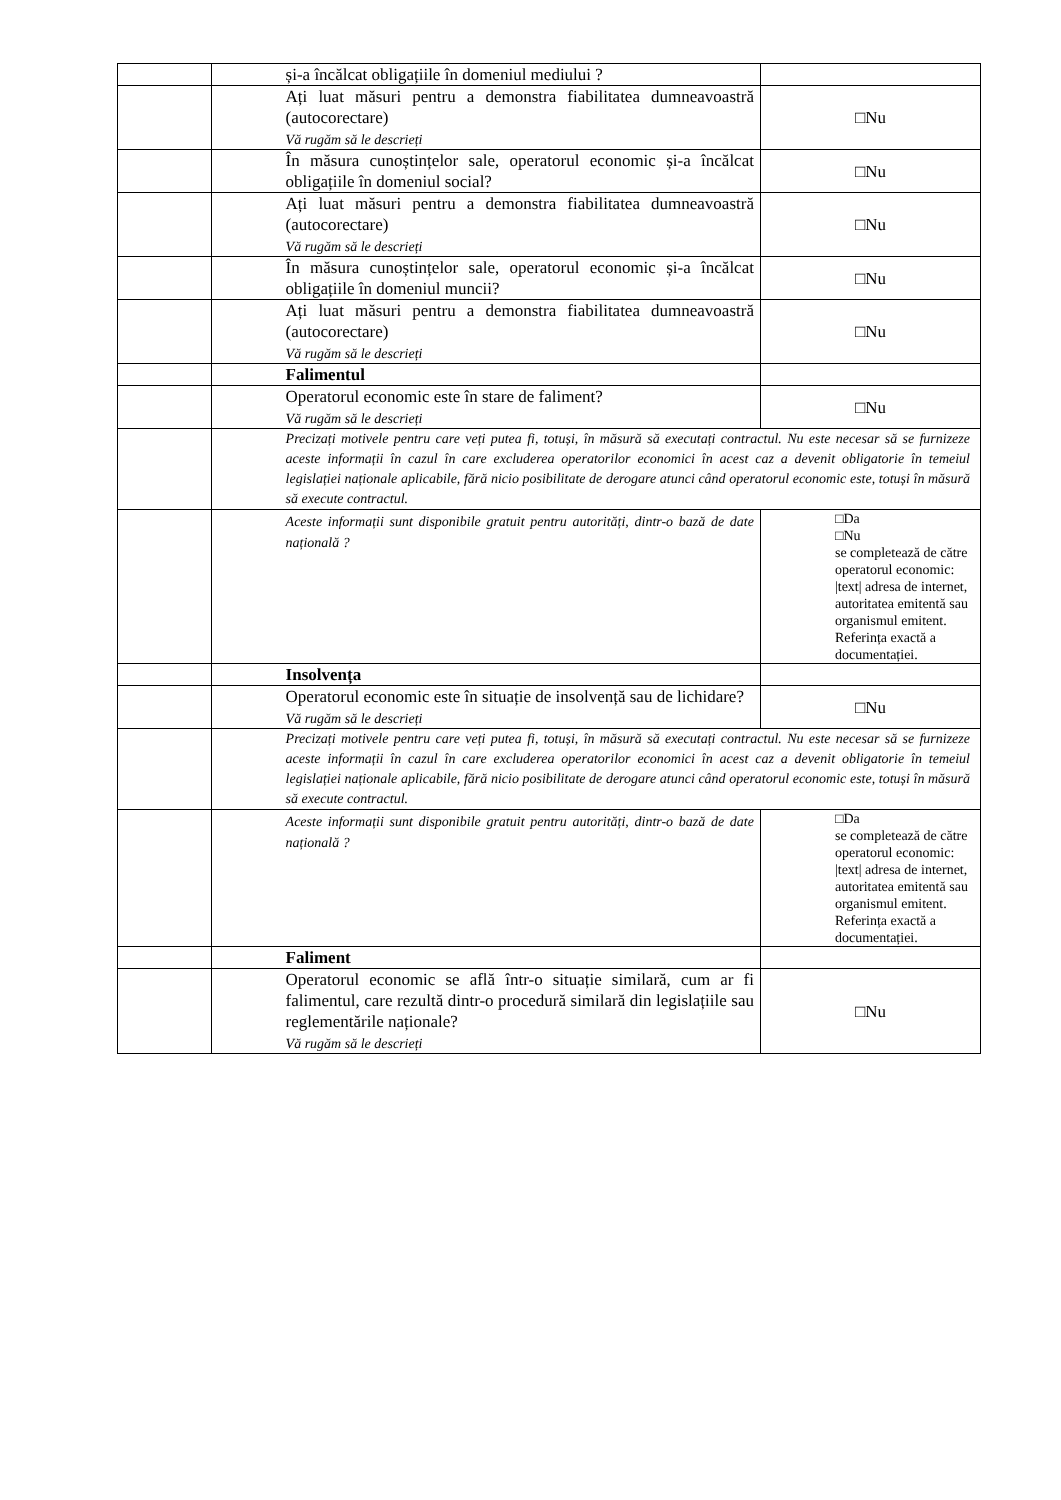| | și-a încălcat obligațiile în domeniul mediului ? | |
| | Ați luat măsuri pentru a demonstra fiabilitatea dumneavoastră (autocorectare) Vă rugăm să le descrieți | □Nu |
| | În măsura cunoștințelor sale, operatorul economic și-a încălcat obligațiile în domeniul social? | □Nu |
| | Ați luat măsuri pentru a demonstra fiabilitatea dumneavoastră (autocorectare) Vă rugăm să le descrieți | □Nu |
| | În măsura cunoștințelor sale, operatorul economic și-a încălcat obligațiile în domeniul muncii? | □Nu |
| | Ați luat măsuri pentru a demonstra fiabilitatea dumneavoastră (autocorectare) Vă rugăm să le descrieți | □Nu |
| | Falimentul | |
| | Operatorul economic este în stare de faliment? Vă rugăm să le descrieți | □Nu |
| | Precizați motivele pentru care veți putea fi, totuși, în măsură să executați contractul. Nu este necesar să se furnizeze aceste informații în cazul în care excluderea operatorilor economici în acest caz a devenit obligatorie în temeiul legislației naționale aplicabile, fără nicio posibilitate de derogare atunci când operatorul economic este, totuși în măsură să execute contractul. | |
| | Aceste informații sunt disponibile gratuit pentru autorități, dintr-o bază de date națională ? | □Da □Nu se completează de către operatorul economic: /text/ adresa de internet, autoritatea emitentă sau organismul emitent. Referința exactă a documentației. |
| | Insolvența | |
| | Operatorul economic este în situație de insolvență sau de lichidare? Vă rugăm să le descrieți | □Nu |
| | Precizați motivele pentru care veți putea fi, totuși, în măsură să executați contractul. Nu este necesar să se furnizeze aceste informații în cazul în care excluderea operatorilor economici în acest caz a devenit obligatorie în temeiul legislației naționale aplicabile, fără nicio posibilitate de derogare atunci când operatorul economic este, totuși în măsură să execute contractul. | |
| | Aceste informații sunt disponibile gratuit pentru autorități, dintr-o bază de date națională ? | □Da se completează de către operatorul economic: /text/ adresa de internet, autoritatea emitentă sau organismul emitent. Referința exactă a documentației. |
| | Faliment | |
| | Operatorul economic se află într-o situație similară, cum ar fi falimentul, care rezultă dintr-o procedură similară din legislațiile sau reglementările naționale? Vă rugăm să le descrieți | □Nu |